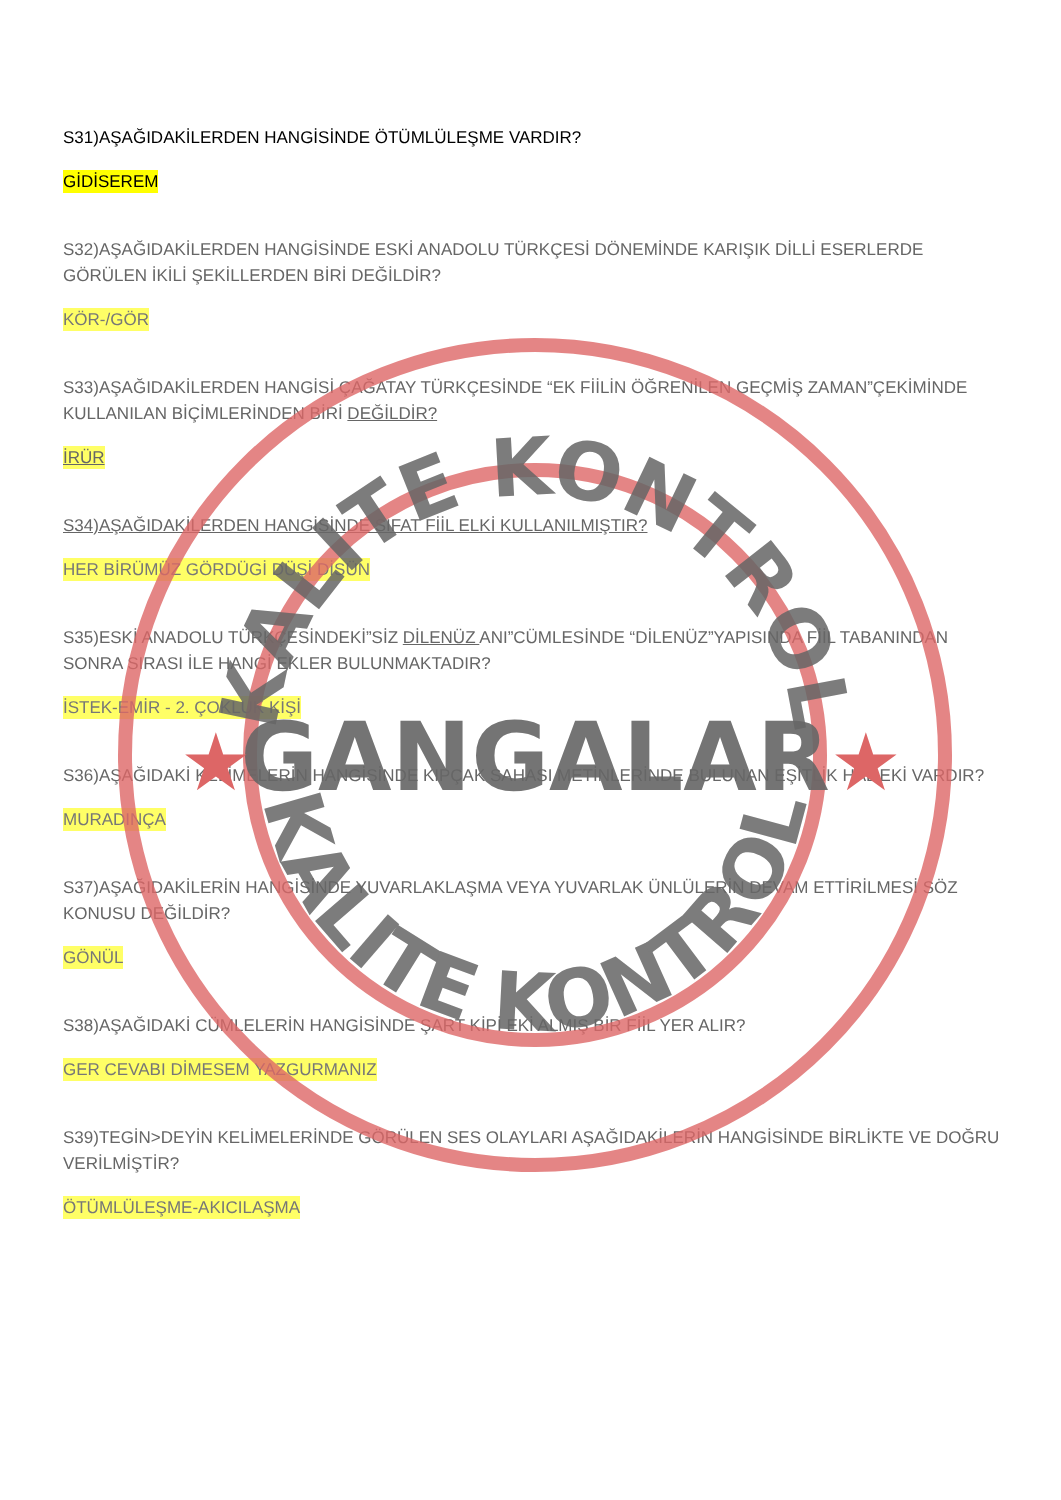S31)AŞAĞIDAKİLERDEN HANGİSİNDE ÖTÜMLÜLEŞME VARDIR?
GİDİSEREM
S32)AŞAĞIDAKİLERDEN HANGİSİNDE ESKİ ANADOLU TÜRKÇESİ DÖNEMİNDE KARIŞIK DİLLİ ESERLERDE GÖRÜLEN İKİLİ ŞEKİLLERDEN BİRİ DEĞİLDİR?
KÖR-/GÖR
S33)AŞAĞIDAKİLERDEN HANGİSİ ÇAĞATAY TÜRKÇESİNDE “EK FİİLİN ÖĞRENİLEN GEÇMİŞ ZAMAN”ÇEKİMİNDE KULLANILAN BİÇİMLERİNDEN BİRİ DEĞİLDİR?
İRÜR
S34)AŞAĞIDAKİLERDEN HANGİSİNDE SIFAT FİİL ELKİ KULLANILMIŞTIR?
HER BİRÜMÜZ GÖRDÜGİ DÜŞİ DİSÜN
S35)ESKİ ANADOLU TÜRKÇESİNDEKİ”SİZ DİLENÜZ ANI”CÜMLESİNDE “DİLENÜZ”YAPISINDA FİİL TABANINDAN SONRA SIRASI İLE HANGİ EKLER BULUNMAKTADIR?
İSTEK-EMİR - 2. ÇOKLUK KİŞİ
S36)AŞAĞIDAKİ KELİMELERİN HANGİSİNDE KIPÇAK SAHASI METİNLERİNDE BULUNAN EŞİTLİK HAL EKİ VARDIR?
MURADINÇA
S37)AŞAĞIDAKİLERİN HANGİSİNDE YUVARLAKLAŞMA VEYA YUVARLAK ÜNLÜLERİN DEVAM ETTİRİLMESİ SÖZ KONUSU DEĞİLDİR?
GÖNÜL
S38)AŞAĞIDAKİ CÜMLELERİN HANGİSİNDE ŞART KİPİ EKİ ALMIŞ BİR FİİL YER ALIR?
GER CEVABI DİMESEM YAZGURMANIZ
S39)TEGİN>DEYİN KELİMELERİNDE GÖRÜLEN SES OLAYLARI AŞAĞIDAKİLERİN HANGİSİNDE BİRLİKTE VE DOĞRU VERİLMİŞTİR?
ÖTÜMLÜLEŞME-AKICILAŞMA
KALITE KONTROL
KALITE KONTROL
GANGALAR
★
★